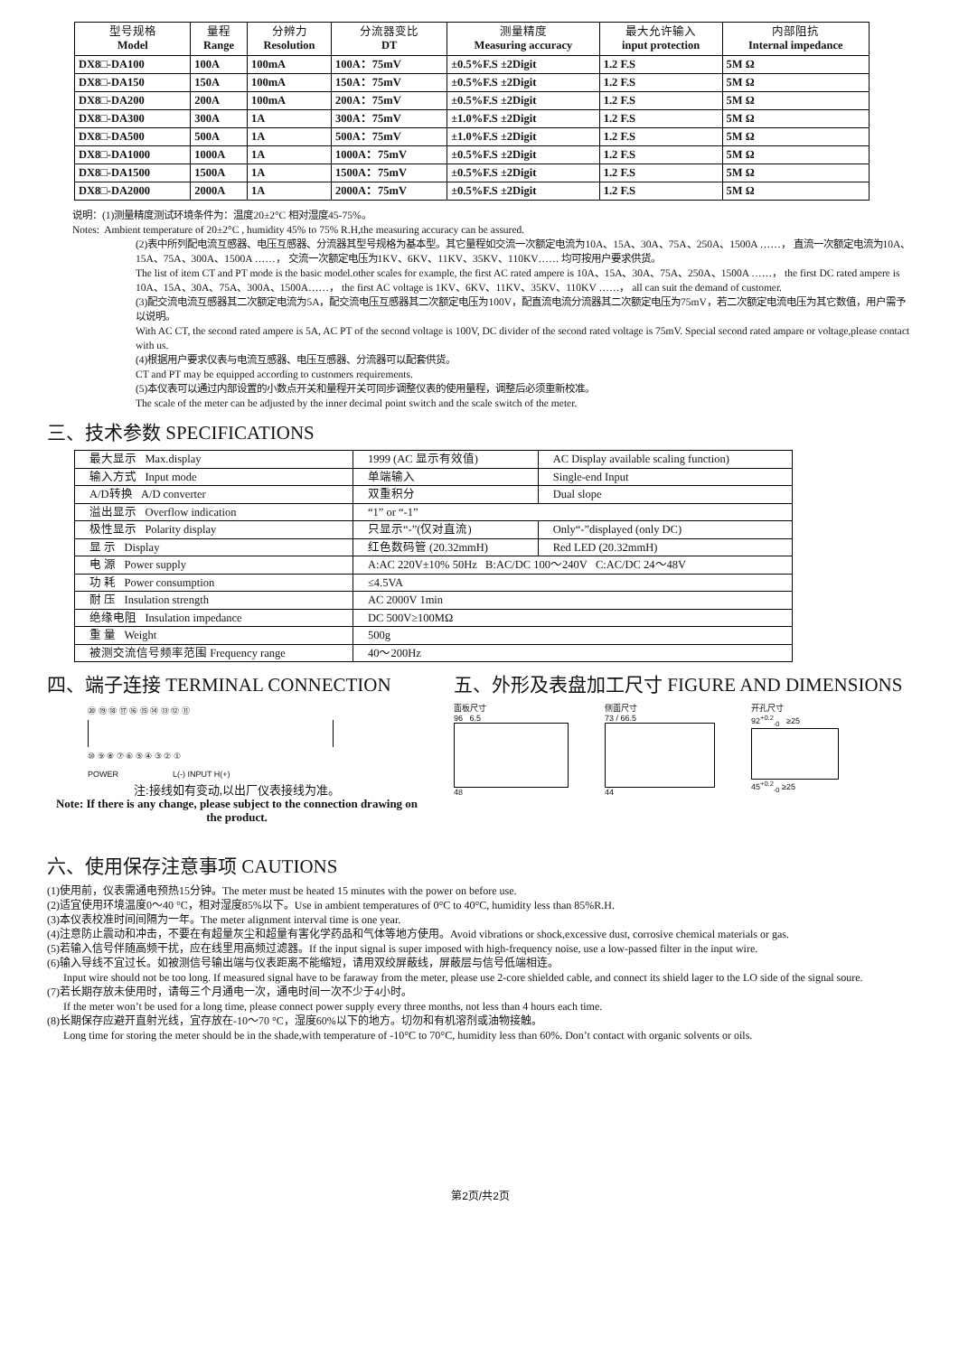| 型号规格 Model | 量程 Range | 分辨力 Resolution | 分流器变比 DT | 测量精度 Measuring accuracy | 最大允许输入 input protection | 内部阻抗 Internal impedance |
| --- | --- | --- | --- | --- | --- | --- |
| DX8□-DA100 | 100A | 100mA | 100A：75mV | ±0.5%F.S ±2Digit | 1.2 F.S | 5M Ω |
| DX8□-DA150 | 150A | 100mA | 150A：75mV | ±0.5%F.S ±2Digit | 1.2 F.S | 5M Ω |
| DX8□-DA200 | 200A | 100mA | 200A：75mV | ±0.5%F.S ±2Digit | 1.2 F.S | 5M Ω |
| DX8□-DA300 | 300A | 1A | 300A：75mV | ±1.0%F.S ±2Digit | 1.2 F.S | 5M Ω |
| DX8□-DA500 | 500A | 1A | 500A：75mV | ±1.0%F.S ±2Digit | 1.2 F.S | 5M Ω |
| DX8□-DA1000 | 1000A | 1A | 1000A：75mV | ±0.5%F.S ±2Digit | 1.2 F.S | 5M Ω |
| DX8□-DA1500 | 1500A | 1A | 1500A：75mV | ±0.5%F.S ±2Digit | 1.2 F.S | 5M Ω |
| DX8□-DA2000 | 2000A | 1A | 2000A：75mV | ±0.5%F.S ±2Digit | 1.2 F.S | 5M Ω |
说明：(1)测量精度测试环境条件为：温度20±2°C 相对湿度45-75%。
Notes: Ambient temperature of 20±2°C , humidity 45% to 75% R.H,the measuring accuracy can be assured.
(2)表中所列配电流互感器、电压互感器、分流器其型号规格为基本型。其它量程如交流一次额定电流为10A、15A、30A、75A、250A、1500A ……， 直流一次额定电流为10A、15A、75A、300A、1500A ……， 交流一次额定电压为1KV、6KV、11KV、35KV、110KV…… 均可按用户要求供货。
The list of item CT and PT mode is the basic model.other scales for example, the first AC rated ampere is 10A、15A、30A、75A、250A、1500A ……， the first DC rated ampere is 10A、15A、30A、75A、300A、1500A……， the first AC voltage is 1KV、6KV、11KV、35KV、110KV ……， all can suit the demand of customer.
(3)配交流电流互感器其二次额定电流为5A，配交流电压互感器其二次额定电压为100V，配直流电流分流器其二次额定电压为75mV，若二次额定电流电压为其它数值，用户需予以说明。
With AC CT, the second rated ampere is 5A, AC PT of the second voltage is 100V, DC divider of the second rated voltage is 75mV. Special second rated ampare or voltage,please contact with us.
(4)根据用户要求仪表与电流互感器、电压互感器、分流器可以配套供货。
CT and PT may be equipped according to customers requirements.
(5)本仪表可以通过内部设置的小数点开关和量程开关可同步调整仪表的使用量程，调整后必须重新校准。
The scale of the meter can be adjusted by the inner decimal point switch and the scale switch of the meter.
三、技术参数 SPECIFICATIONS
| 最大显示 Max.display | 1999 (AC 显示有效值) | AC Display available scaling function) |
| 输入方式 Input mode | 单端输入 | Single-end Input |
| A/D转换 A/D converter | 双重积分 | Dual slope |
| 溢出显示 Overflow indication | “1” or “-1” | |
| 极性显示 Polarity display | 只显示“-”(仅对直流) | Only“-”displayed (only DC) |
| 显 示 Display | 红色数码管 (20.32mmH) | Red LED (20.32mmH) |
| 电 源 Power supply | A:AC 220V±10% 50Hz B:AC/DC 100～240V C:AC/DC 24～48V | |
| 功 耗 Power consumption | ≤4.5VA | |
| 耐 压 Insulation strength | AC 2000V 1min | |
| 绝缘电阻 Insulation impedance | DC 500V≥100MΩ | |
| 重 量 Weight | 500g | |
| 被测交流信号频率范围 Frequency range | 40～200Hz | |
四、端子连接 TERMINAL CONNECTION
⑳ ⑲ ⑱ ⑰ ⑯ ⑮ ⑭ ⑬ ⑫ ⑪
⑩ ⑨ ⑧ ⑦ ⑥ ⑤ ④ ③ ② ①
POWER L(-) INPUT H(+)
注:接线如有变动,以出厂仪表接线为准。
Note: If there is any change, please subject to the connection drawing on the product.
五、外形及表盘加工尺寸 FIGURE AND DIMENSIONS
面板尺寸
96 6.5
48
侧面尺寸
73 / 66.5
44
开孔尺寸
92<sup>+0.2</sup><sub>-0</sub> ≥25
45<sup>+0.2</sup><sub>-0</sub> ≥25
六、使用保存注意事项 CAUTIONS
(1)使用前，仪表需通电预热15分钟。The meter must be heated 15 minutes with the power on before use.
(2)适宜使用环境温度0～40 °C，相对湿度85%以下。Use in ambient temperatures of 0°C to 40°C, humidity less than 85%R.H.
(3)本仪表校准时间间隔为一年。The meter alignment interval time is one year.
(4)注意防止震动和冲击，不要在有超量灰尘和超量有害化学药品和气体等地方使用。Avoid vibrations or shock,excessive dust, corrosive chemical materials or gas.
(5)若输入信号伴随高频干扰，应在线里用高频过滤器。If the input signal is super imposed with high-frequency noise, use a low-passed filter in the input wire.
(6)输入导线不宜过长。如被测信号输出端与仪表距离不能缩短，请用双绞屏蔽线，屏蔽层与信号低端相连。
Input wire should not be too long. If measured signal have to be faraway from the meter, please use 2-core shielded cable, and connect its shield lager to the LO side of the signal soure.
(7)若长期存放未使用时，请每三个月通电一次，通电时间一次不少于4小时。
If the meter won’t be used for a long time, please connect power supply every three months, not less than 4 hours each time.
(8)长期保存应避开直射光线，宜存放在-10～70 °C，湿度60%以下的地方。切勿和有机溶剂或油物接触。
Long time for storing the meter should be in the shade,with temperature of -10°C to 70°C, humidity less than 60%. Don’t contact with organic solvents or oils.
第2页/共2页